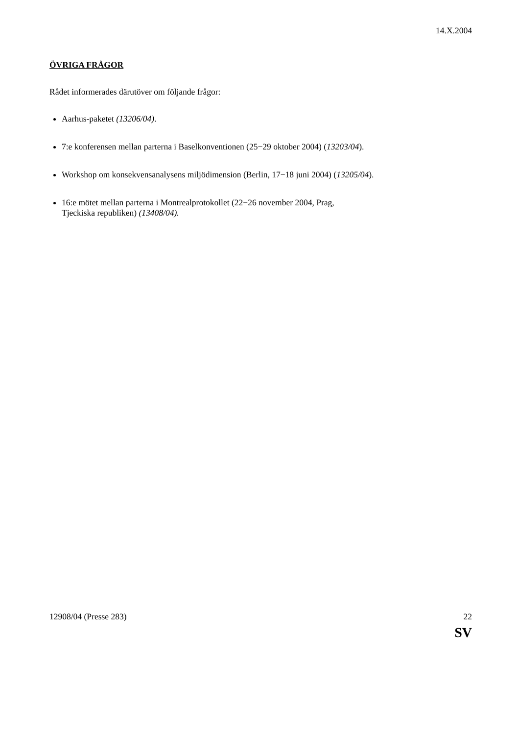14.X.2004
ÖVRIGA FRÅGOR
Rådet informerades därutöver om följande frågor:
Aarhus-paketet (13206/04).
7:e konferensen mellan parterna i Baselkonventionen (25−29 oktober 2004) (13203/04).
Workshop om konsekvensanalysens miljödimension (Berlin, 17−18 juni 2004) (13205/04).
16:e mötet mellan parterna i Montrealprotokollet (22−26 november 2004, Prag,
Tjeckiska republiken) (13408/04).
12908/04 (Presse 283) 22
SV